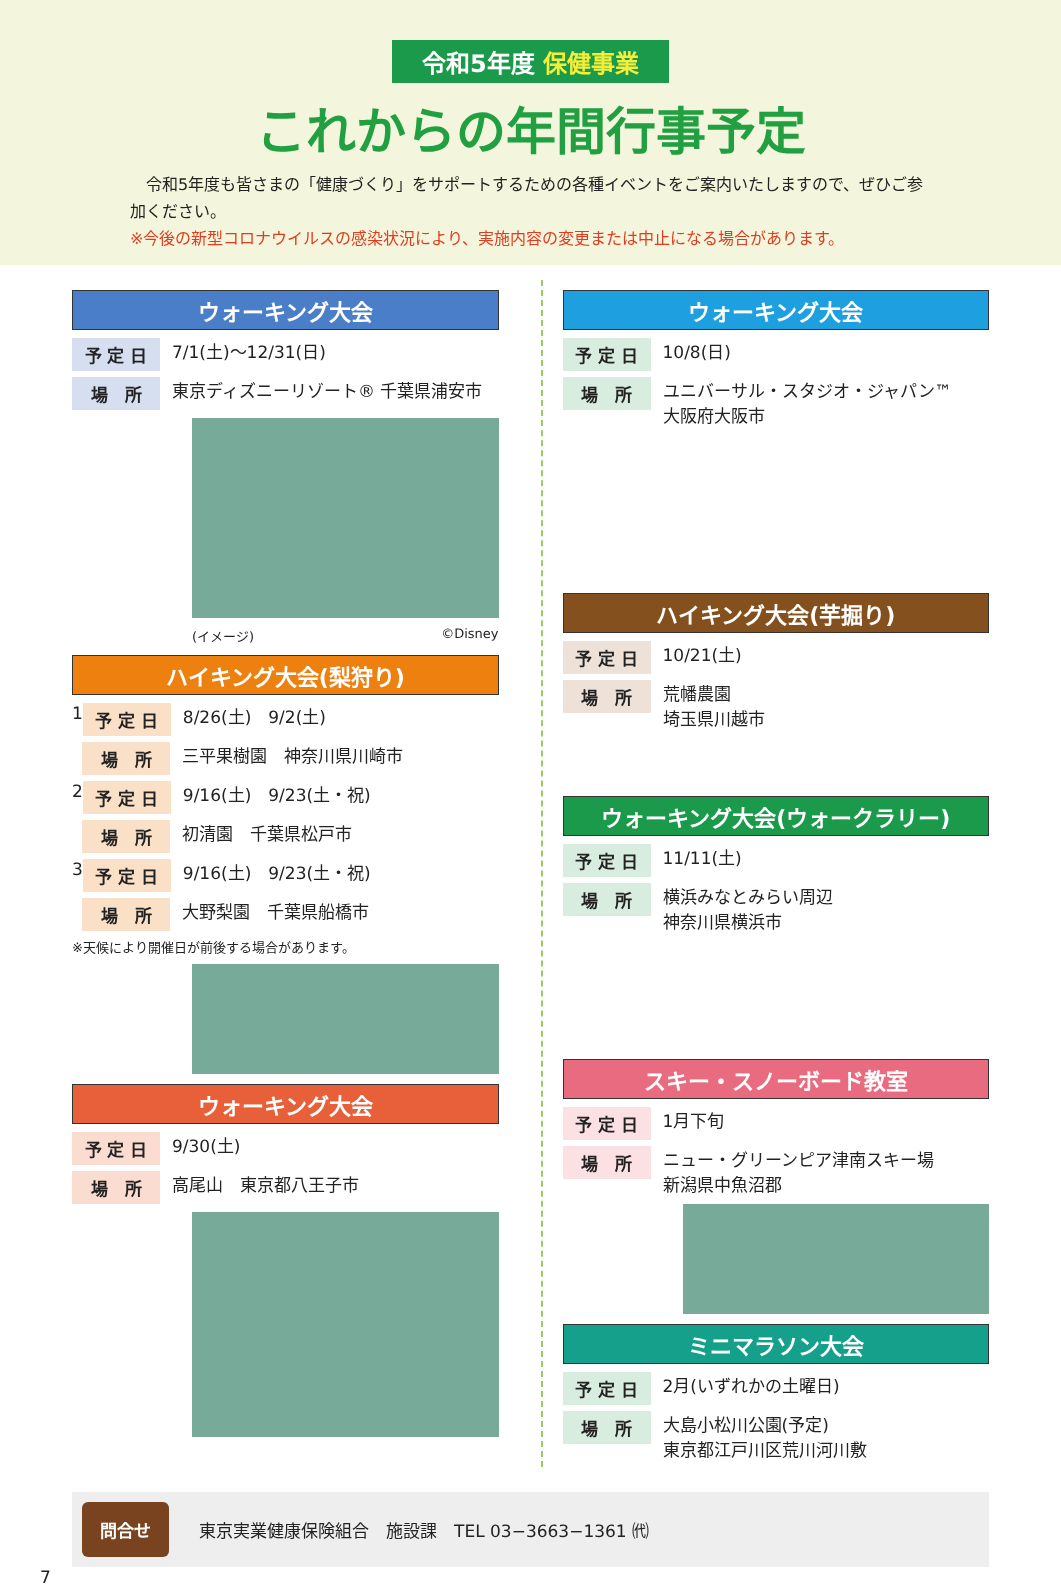令和5年度 保健事業
これからの年間行事予定
　令和5年度も皆さまの「健康づくり」をサポートするための各種イベントをご案内いたしますので、ぜひご参加ください。
※今後の新型コロナウイルスの感染状況により、実施内容の変更または中止になる場合があります。
ウォーキング大会
予 定 日 7/1(土)～12/31(日)
場　所 東京ディズニーリゾート® 千葉県浦安市
(イメージ) ©Disney
ハイキング大会(梨狩り)
1 予 定 日 8/26(土)　9/2(土)
場　所 三平果樹園　神奈川県川崎市
2 予 定 日 9/16(土)　9/23(土・祝)
場　所 初清園　千葉県松戸市
3 予 定 日 9/16(土)　9/23(土・祝)
場　所 大野梨園　千葉県船橋市
※天候により開催日が前後する場合があります。
ウォーキング大会
予 定 日 9/30(土)
場　所 高尾山　東京都八王子市
ウォーキング大会
予 定 日 10/8(日)
場　所 ユニバーサル・スタジオ・ジャパン™
大阪府大阪市
ハイキング大会(芋掘り)
予 定 日 10/21(土)
場　所 荒幡農園
埼玉県川越市
ウォーキング大会(ウォークラリー)
予 定 日 11/11(土)
場　所 横浜みなとみらい周辺
神奈川県横浜市
スキー・スノーボード教室
予 定 日 1月下旬
場　所 ニュー・グリーンピア津南スキー場
新潟県中魚沼郡
ミニマラソン大会
予 定 日 2月(いずれかの土曜日)
場　所 大島小松川公園(予定)
東京都江戸川区荒川河川敷
問合せ 東京実業健康保険組合　施設課　TEL 03−3663−1361 ㈹
7